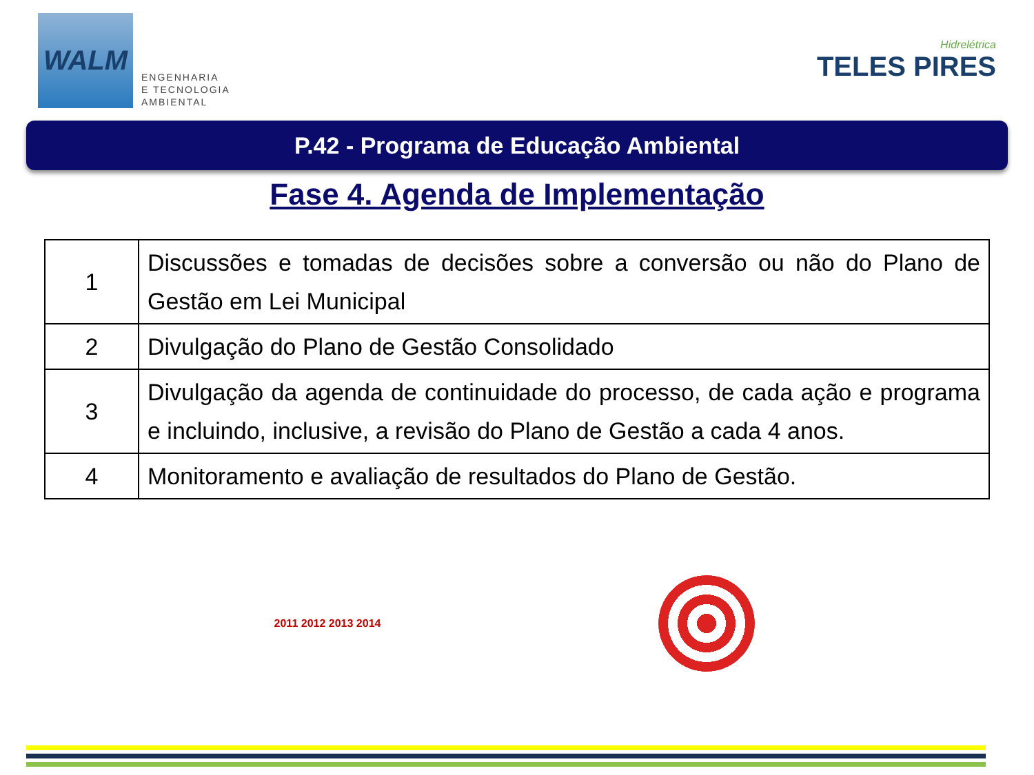WALM
ENGENHARIA
E TECNOLOGIA
AMBIENTAL
Hidrelétrica
TELES PIRES
P.42 - Programa de Educação Ambiental
Fase 4. Agenda de Implementação
| 1 | Discussões e tomadas de decisões sobre a conversão ou não do Plano de Gestão em Lei Municipal |
| 2 | Divulgação do Plano de Gestão Consolidado |
| 3 | Divulgação da agenda de continuidade do processo, de cada ação e programa e incluindo, inclusive, a revisão do Plano de Gestão a cada 4 anos. |
| 4 | Monitoramento e avaliação de resultados do Plano de Gestão. |
2011 2012 2013 2014